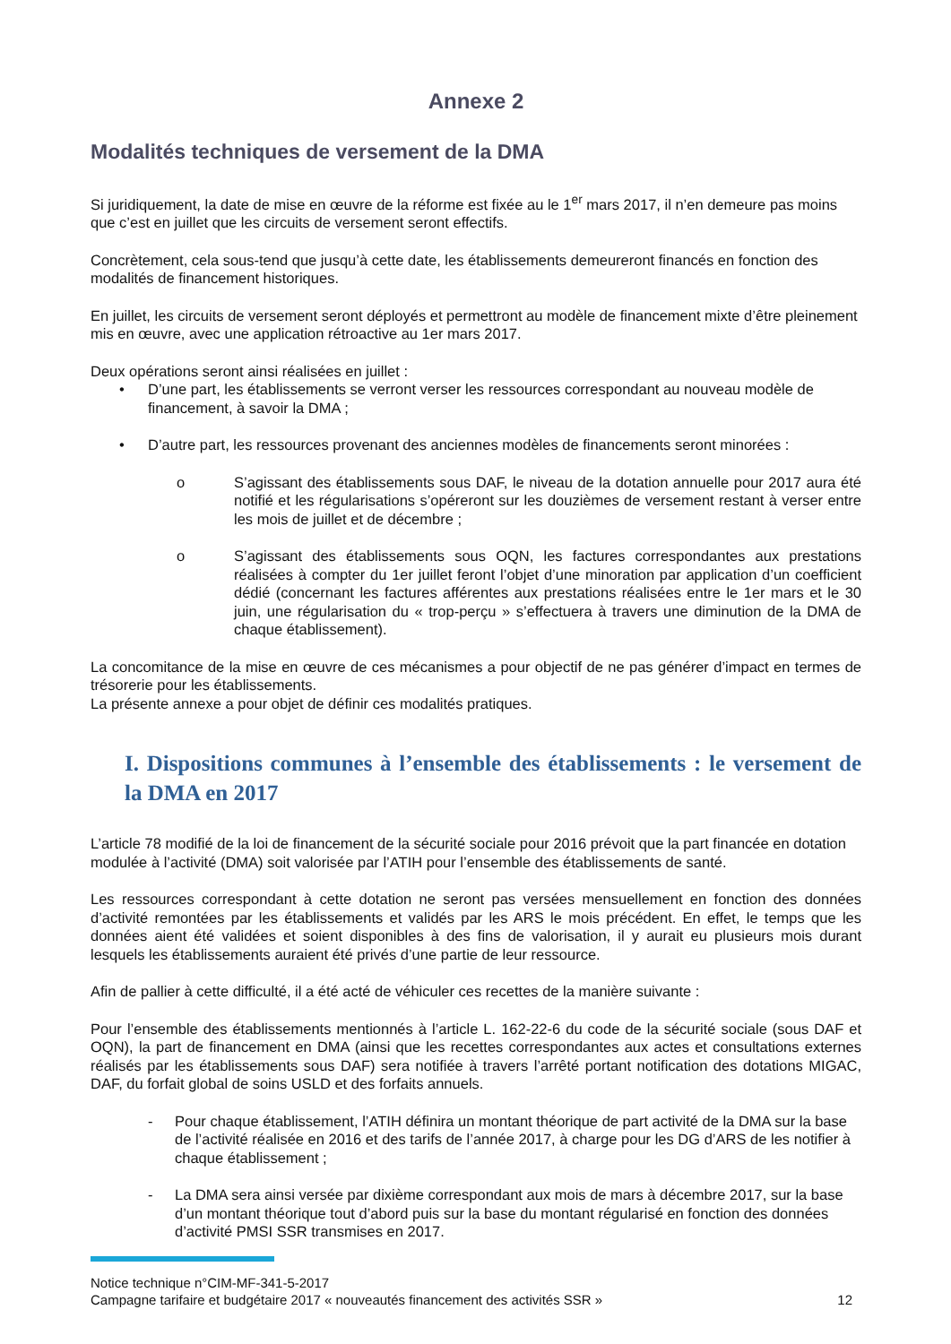Annexe 2
Modalités techniques de versement de la DMA
Si juridiquement, la date de mise en œuvre de la réforme est fixée au le 1<sup>er</sup> mars 2017, il n’en demeure pas moins que c’est en juillet que les circuits de versement seront effectifs.
Concrètement, cela sous-tend que jusqu’à cette date, les établissements demeureront financés en fonction des modalités de financement historiques.
En juillet, les circuits de versement seront déployés et permettront au modèle de financement mixte d’être pleinement mis en œuvre, avec une application rétroactive au 1er mars 2017.
Deux opérations seront ainsi réalisées en juillet :
• D’une part, les établissements se verront verser les ressources correspondant au nouveau modèle de financement, à savoir la DMA ;
• D’autre part, les ressources provenant des anciennes modèles de financements seront minorées :
o S’agissant des établissements sous DAF, le niveau de la dotation annuelle pour 2017 aura été notifié et les régularisations s’opéreront sur les douzièmes de versement restant à verser entre les mois de juillet et de décembre ;
o S’agissant des établissements sous OQN, les factures correspondantes aux prestations réalisées à compter du 1er juillet feront l’objet d’une minoration par application d’un coefficient dédié (concernant les factures afférentes aux prestations réalisées entre le 1er mars et le 30 juin, une régularisation du « trop-perçu » s’effectuera à travers une diminution de la DMA de chaque établissement).
La concomitance de la mise en œuvre de ces mécanismes a pour objectif de ne pas générer d’impact en termes de trésorerie pour les établissements.
La présente annexe a pour objet de définir ces modalités pratiques.
I. Dispositions communes à l’ensemble des établissements : le versement de la DMA en 2017
L’article 78 modifié de la loi de financement de la sécurité sociale pour 2016 prévoit que la part financée en dotation modulée à l’activité (DMA) soit valorisée par l’ATIH pour l’ensemble des établissements de santé.
Les ressources correspondant à cette dotation ne seront pas versées mensuellement en fonction des données d’activité remontées par les établissements et validés par les ARS le mois précédent. En effet, le temps que les données aient été validées et soient disponibles à des fins de valorisation, il y aurait eu plusieurs mois durant lesquels les établissements auraient été privés d’une partie de leur ressource.
Afin de pallier à cette difficulté, il a été acté de véhiculer ces recettes de la manière suivante :
Pour l’ensemble des établissements mentionnés à l’article L. 162-22-6 du code de la sécurité sociale (sous DAF et OQN), la part de financement en DMA (ainsi que les recettes correspondantes aux actes et consultations externes réalisés par les établissements sous DAF) sera notifiée à travers l’arrêté portant notification des dotations MIGAC, DAF, du forfait global de soins USLD et des forfaits annuels.
- Pour chaque établissement, l’ATIH définira un montant théorique de part activité de la DMA sur la base de l’activité réalisée en 2016 et des tarifs de l’année 2017, à charge pour les DG d’ARS de les notifier à chaque établissement ;
- La DMA sera ainsi versée par dixième correspondant aux mois de mars à décembre 2017, sur la base d’un montant théorique tout d’abord puis sur la base du montant régularisé en fonction des données d’activité PMSI SSR transmises en 2017.
Notice technique n°CIM-MF-341-5-2017
Campagne tarifaire et budgétaire 2017 « nouveautés financement des activités SSR » 12